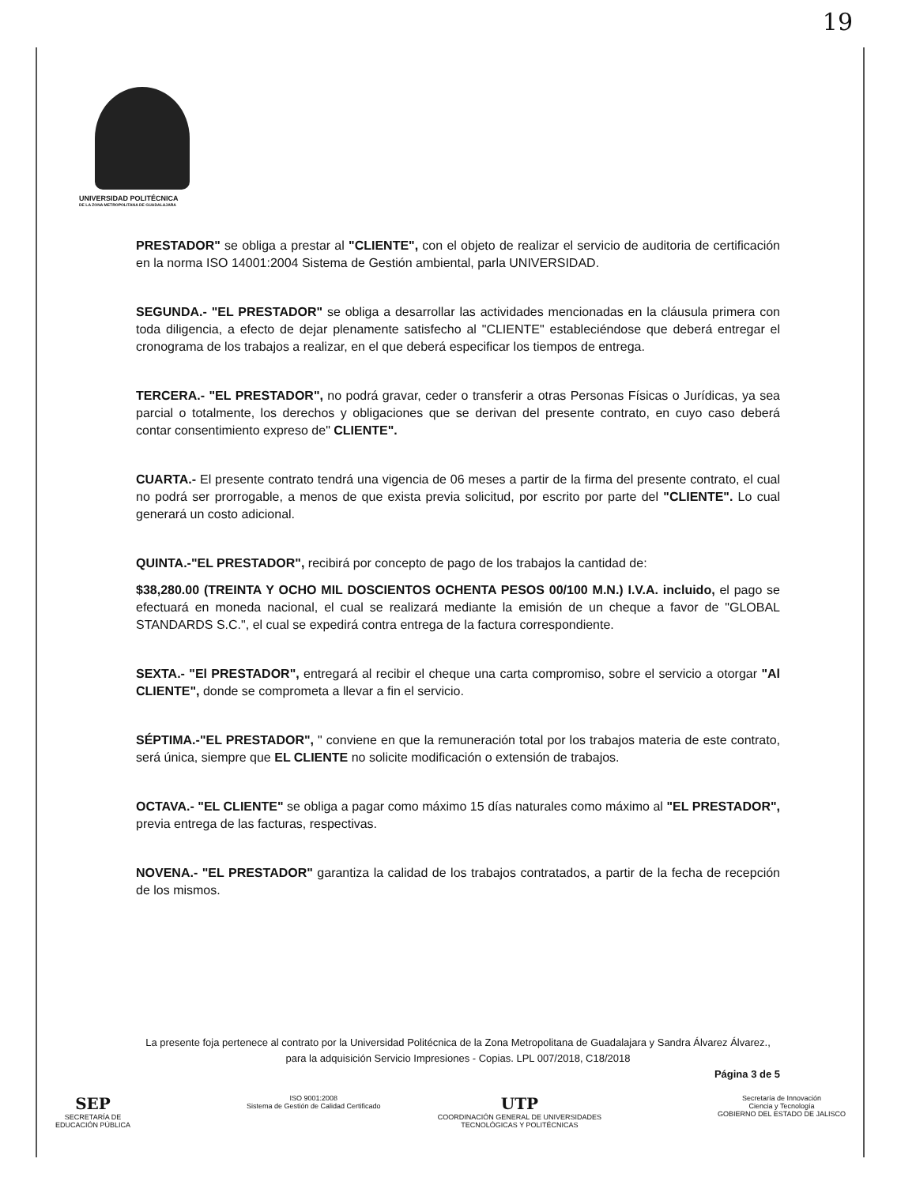19
UNIVERSIDAD POLITÉCNICA
DE LA ZONA METROPOLITANA DE GUADALAJARA
PRESTADOR" se obliga a prestar al "CLIENTE", con el objeto de realizar el servicio de auditoria de certificación en la norma ISO 14001:2004 Sistema de Gestión ambiental, parla UNIVERSIDAD.
SEGUNDA.- "EL PRESTADOR" se obliga a desarrollar las actividades mencionadas en la cláusula primera con toda diligencia, a efecto de dejar plenamente satisfecho al "CLIENTE" estableciéndose que deberá entregar el cronograma de los trabajos a realizar, en el que deberá especificar los tiempos de entrega.
TERCERA.- "EL PRESTADOR", no podrá gravar, ceder o transferir a otras Personas Físicas o Jurídicas, ya sea parcial o totalmente, los derechos y obligaciones que se derivan del presente contrato, en cuyo caso deberá contar consentimiento expreso de" CLIENTE".
CUARTA.- El presente contrato tendrá una vigencia de 06 meses a partir de la firma del presente contrato, el cual no podrá ser prorrogable, a menos de que exista previa solicitud, por escrito por parte del "CLIENTE". Lo cual generará un costo adicional.
QUINTA.-"EL PRESTADOR", recibirá por concepto de pago de los trabajos la cantidad de:
$38,280.00 (TREINTA Y OCHO MIL DOSCIENTOS OCHENTA PESOS 00/100 M.N.) I.V.A. incluido, el pago se efectuará en moneda nacional, el cual se realizará mediante la emisión de un cheque a favor de "GLOBAL STANDARDS S.C.", el cual se expedirá contra entrega de la factura correspondiente.
SEXTA.- "El PRESTADOR", entregará al recibir el cheque una carta compromiso, sobre el servicio a otorgar "Al CLIENTE", donde se comprometa a llevar a fin el servicio.
SÉPTIMA.-"EL PRESTADOR", " conviene en que la remuneración total por los trabajos materia de este contrato, será única, siempre que EL CLIENTE no solicite modificación o extensión de trabajos.
OCTAVA.- "EL CLIENTE" se obliga a pagar como máximo 15 días naturales como máximo al "EL PRESTADOR", previa entrega de las facturas, respectivas.
NOVENA.- "EL PRESTADOR" garantiza la calidad de los trabajos contratados, a partir de la fecha de recepción de los mismos.
La presente foja pertenece al contrato por la Universidad Politécnica de la Zona Metropolitana de Guadalajara y Sandra Álvarez Álvarez., para la adquisición Servicio Impresiones - Copias. LPL 007/2018, C18/2018
Página 3 de 5
SEP
SECRETARÍA DE
EDUCACIÓN PÚBLICA
ISO 9001:2008
Sistema de Gestión de Calidad Certificado
UTP
COORDINACIÓN GENERAL DE UNIVERSIDADES
TECNOLÓGICAS Y POLITÉCNICAS
Secretaría de Innovación
Ciencia y Tecnología
GOBIERNO DEL ESTADO DE JALISCO